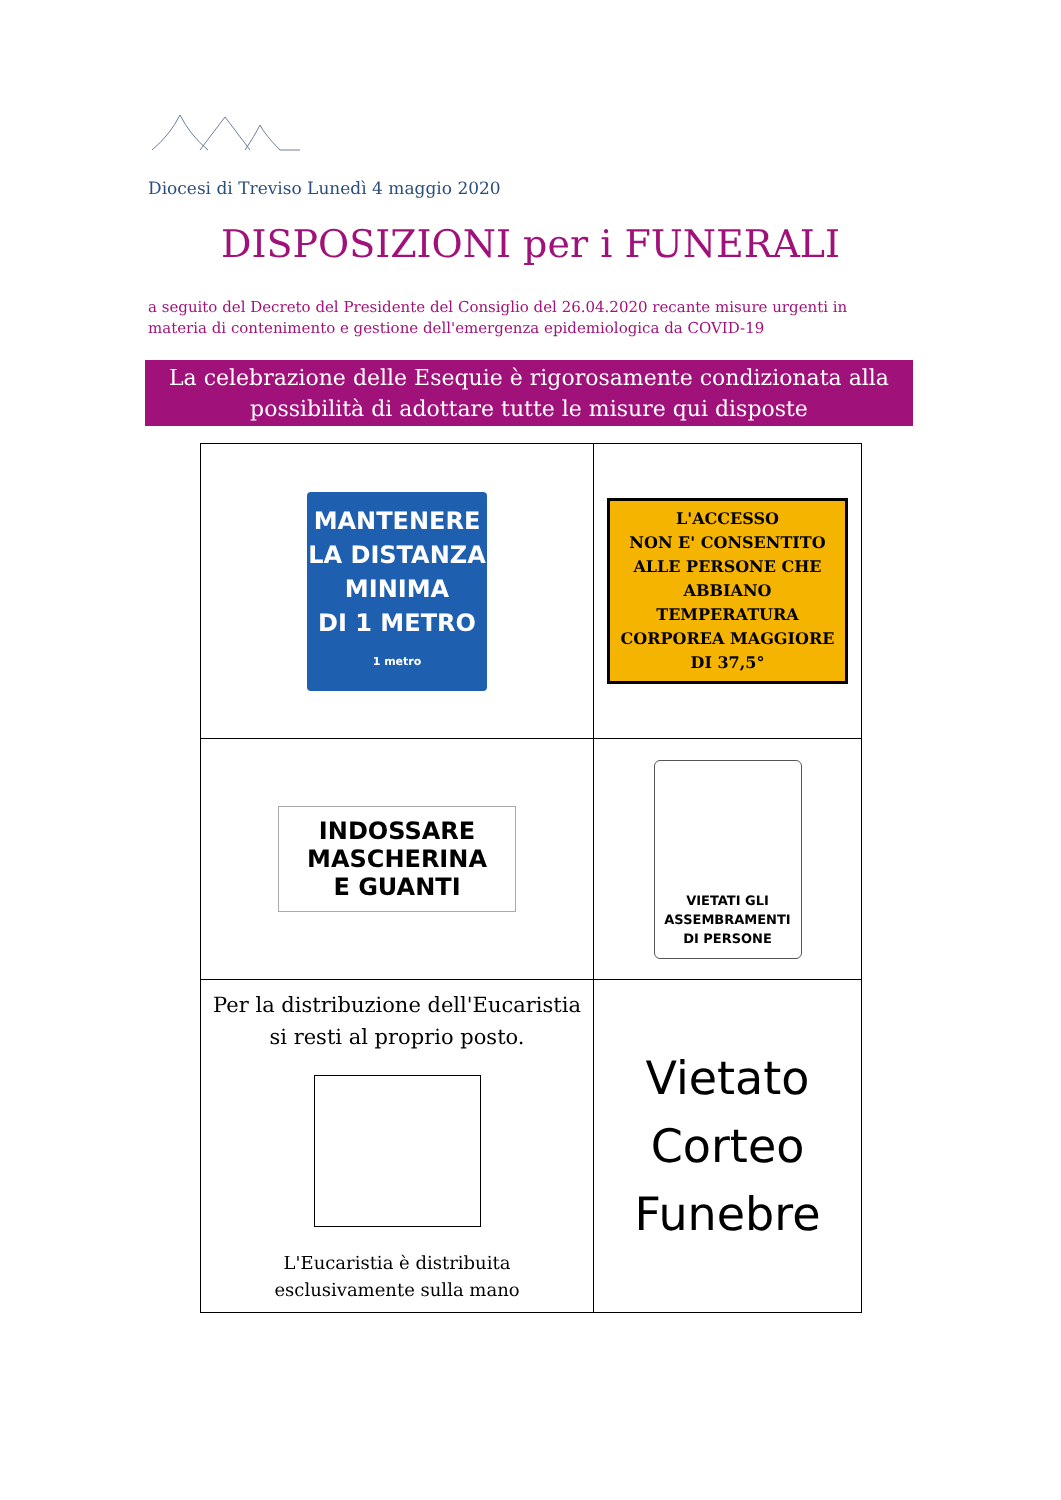Diocesi di Treviso Lunedì 4 maggio 2020
DISPOSIZIONI per i FUNERALI
a seguito del Decreto del Presidente del Consiglio del 26.04.2020 recante misure urgenti in
materia di contenimento e gestione dell'emergenza epidemiologica da COVID-19
La celebrazione delle Esequie è rigorosamente condizionata alla
possibilità di adottare tutte le misure qui disposte
| MANTENERE LA DISTANZA MINIMA DI 1 METRO 1 metro | L'ACCESSO NON E' CONSENTITO ALLE PERSONE CHE ABBIANO TEMPERATURA CORPOREA MAGGIORE DI 37,5° |
| INDOSSARE MASCHERINA E GUANTI | VIETATI GLI ASSEMBRAMENTI DI PERSONE |
| Per la distribuzione dell'Eucaristia si resti al proprio posto. L'Eucaristia è distribuita esclusivamente sulla mano | Vietato Corteo Funebre |